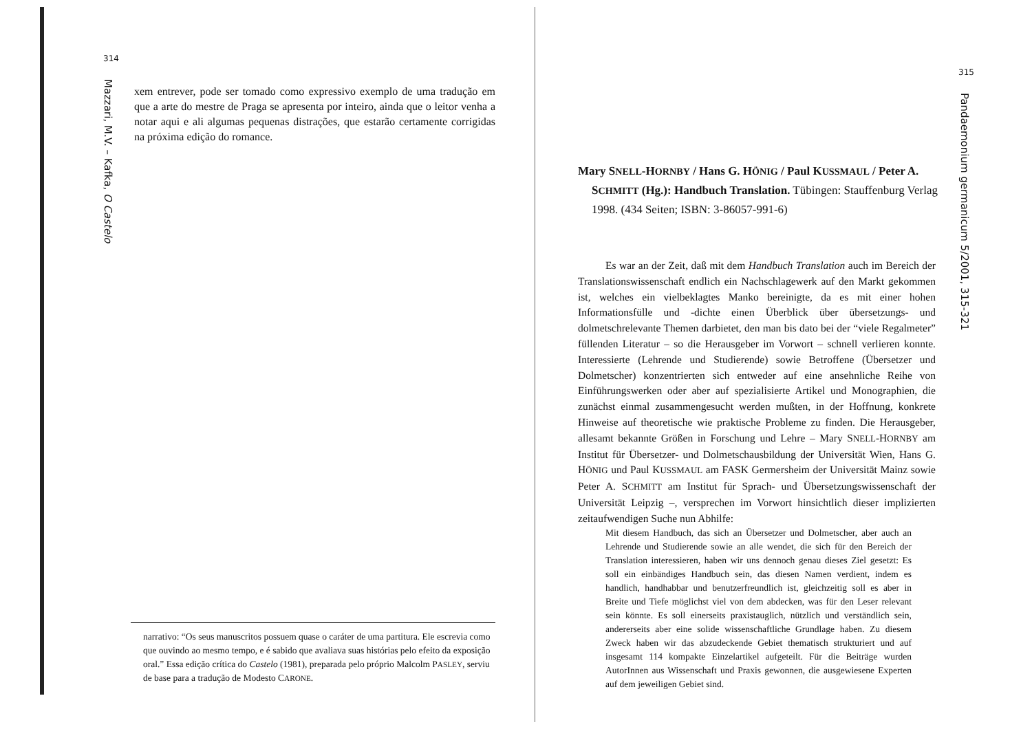314
Mazzari, M.V. – Kafka, O Castelo
xem entrever, pode ser tomado como expressivo exemplo de uma tradução em que a arte do mestre de Praga se apresenta por inteiro, ainda que o leitor venha a notar aqui e ali algumas pequenas distrações, que estarão certamente corrigidas na próxima edição do romance.
narrativo: “Os seus manuscritos possuem quase o caráter de uma partitura. Ele escrevia como que ouvindo ao mesmo tempo, e é sabido que avaliava suas histórias pelo efeito da exposição oral.” Essa edição crítica do Castelo (1981), preparada pelo próprio Malcolm PASLEY, serviu de base para a tradução de Modesto CARONE.
315
Pandaemonium germanicum 5/2001, 315-321
Mary SNELL-HORNBY / Hans G. HÖNIG / Paul KUSSMAUL / Peter A. SCHMITT (Hg.): Handbuch Translation. Tübingen: Stauffenburg Verlag 1998. (434 Seiten; ISBN: 3-86057-991-6)
Es war an der Zeit, daß mit dem Handbuch Translation auch im Bereich der Translationswissenschaft endlich ein Nachschlagewerk auf den Markt gekommen ist, welches ein vielbeklagtes Manko bereinigte, da es mit einer hohen Informationsfülle und -dichte einen Überblick über übersetzungs- und dolmetschrelevante Themen darbietet, den man bis dato bei der “viele Regalmeter” füllenden Literatur – so die Herausgeber im Vorwort – schnell verlieren konnte. Interessierte (Lehrende und Studierende) sowie Betroffene (Übersetzer und Dolmetscher) konzentrierten sich entweder auf eine ansehnliche Reihe von Einführungswerken oder aber auf spezialisierte Artikel und Monographien, die zunächst einmal zusammengesucht werden mußten, in der Hoffnung, konkrete Hinweise auf theoretische wie praktische Probleme zu finden. Die Herausgeber, allesamt bekannte Größen in Forschung und Lehre – Mary SNELL-HORNBY am Institut für Übersetzer- und Dolmetschausbildung der Universität Wien, Hans G. HÖNIG und Paul KUSSMAUL am FASK Germersheim der Universität Mainz sowie Peter A. SCHMITT am Institut für Sprach- und Übersetzungswissenschaft der Universität Leipzig –, versprechen im Vorwort hinsichtlich dieser implizierten zeitaufwendigen Suche nun Abhilfe:
Mit diesem Handbuch, das sich an Übersetzer und Dolmetscher, aber auch an Lehrende und Studierende sowie an alle wendet, die sich für den Bereich der Translation interessieren, haben wir uns dennoch genau dieses Ziel gesetzt: Es soll ein einbändiges Handbuch sein, das diesen Namen verdient, indem es handlich, handhabbar und benutzerfreundlich ist, gleichzeitig soll es aber in Breite und Tiefe möglichst viel von dem abdecken, was für den Leser relevant sein könnte. Es soll einerseits praxistauglich, nützlich und verständlich sein, andererseits aber eine solide wissenschaftliche Grundlage haben. Zu diesem Zweck haben wir das abzudeckende Gebiet thematisch strukturiert und auf insgesamt 114 kompakte Einzelartikel aufgeteilt. Für die Beiträge wurden AutorInnen aus Wissenschaft und Praxis gewonnen, die ausgewiesene Experten auf dem jeweiligen Gebiet sind.